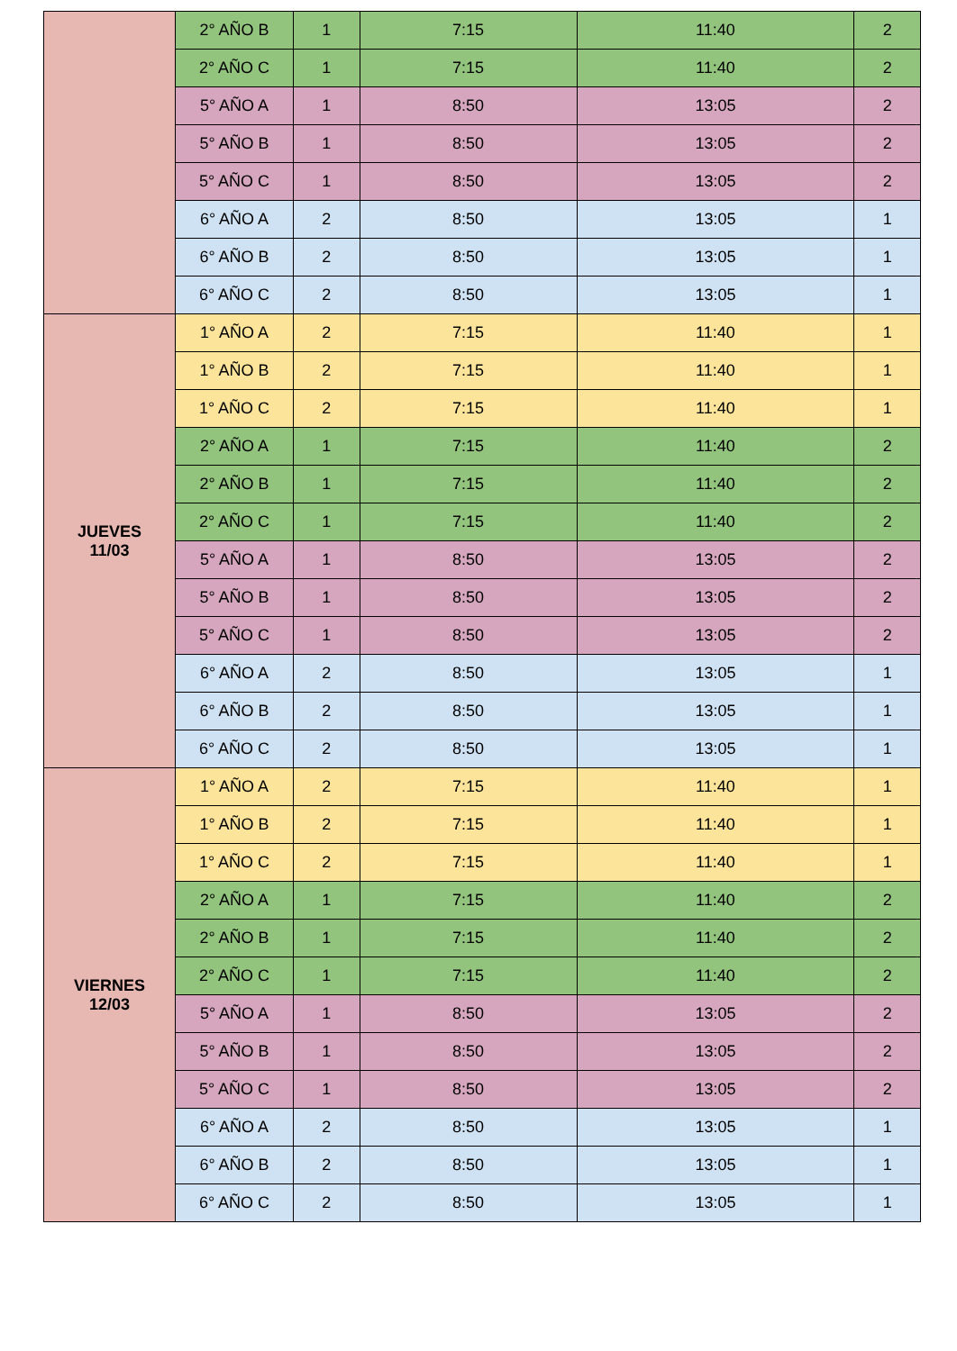| | 2° AÑO B | 1 | 7:15 | 11:40 | 2 |
| | 2° AÑO C | 1 | 7:15 | 11:40 | 2 |
| | 5° AÑO A | 1 | 8:50 | 13:05 | 2 |
| | 5° AÑO B | 1 | 8:50 | 13:05 | 2 |
| | 5° AÑO C | 1 | 8:50 | 13:05 | 2 |
| | 6° AÑO A | 2 | 8:50 | 13:05 | 1 |
| | 6° AÑO B | 2 | 8:50 | 13:05 | 1 |
| | 6° AÑO C | 2 | 8:50 | 13:05 | 1 |
| JUEVES 11/03 | 1° AÑO A | 2 | 7:15 | 11:40 | 1 |
| | 1° AÑO B | 2 | 7:15 | 11:40 | 1 |
| | 1° AÑO C | 2 | 7:15 | 11:40 | 1 |
| | 2° AÑO A | 1 | 7:15 | 11:40 | 2 |
| | 2° AÑO B | 1 | 7:15 | 11:40 | 2 |
| | 2° AÑO C | 1 | 7:15 | 11:40 | 2 |
| | 5° AÑO A | 1 | 8:50 | 13:05 | 2 |
| | 5° AÑO B | 1 | 8:50 | 13:05 | 2 |
| | 5° AÑO C | 1 | 8:50 | 13:05 | 2 |
| | 6° AÑO A | 2 | 8:50 | 13:05 | 1 |
| | 6° AÑO B | 2 | 8:50 | 13:05 | 1 |
| | 6° AÑO C | 2 | 8:50 | 13:05 | 1 |
| VIERNES 12/03 | 1° AÑO A | 2 | 7:15 | 11:40 | 1 |
| | 1° AÑO B | 2 | 7:15 | 11:40 | 1 |
| | 1° AÑO C | 2 | 7:15 | 11:40 | 1 |
| | 2° AÑO A | 1 | 7:15 | 11:40 | 2 |
| | 2° AÑO B | 1 | 7:15 | 11:40 | 2 |
| | 2° AÑO C | 1 | 7:15 | 11:40 | 2 |
| | 5° AÑO A | 1 | 8:50 | 13:05 | 2 |
| | 5° AÑO B | 1 | 8:50 | 13:05 | 2 |
| | 5° AÑO C | 1 | 8:50 | 13:05 | 2 |
| | 6° AÑO A | 2 | 8:50 | 13:05 | 1 |
| | 6° AÑO B | 2 | 8:50 | 13:05 | 1 |
| | 6° AÑO C | 2 | 8:50 | 13:05 | 1 |